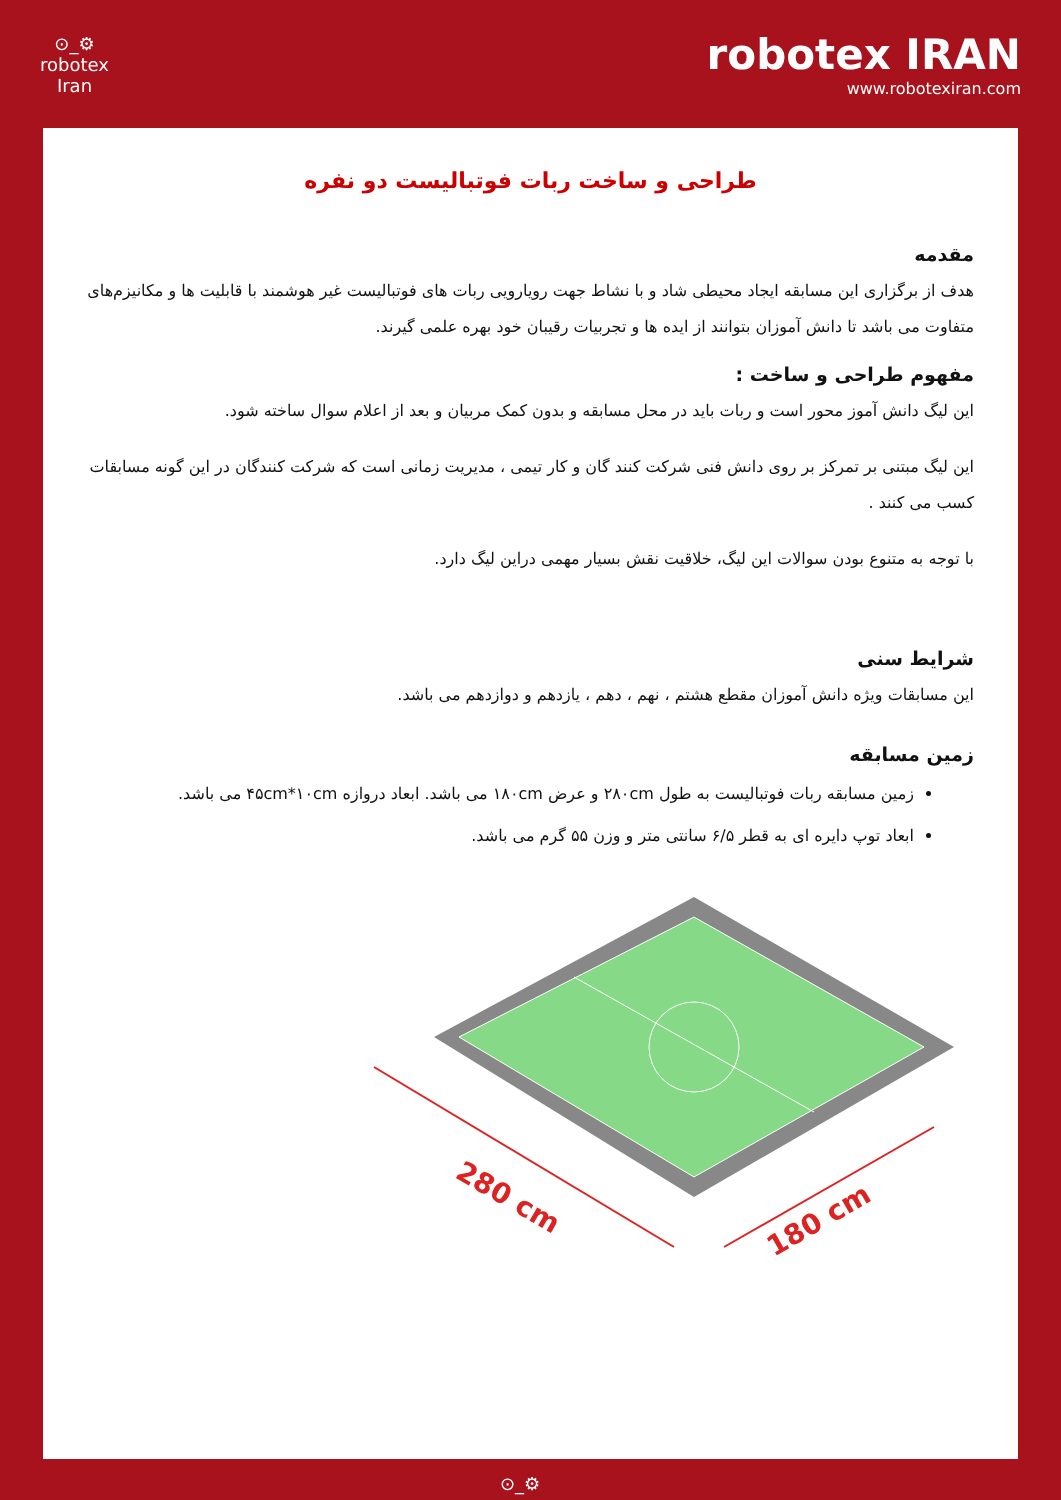⊙_⚙
robotex
Iran
robotex IRAN
www.robotexiran.com
طراحی و ساخت ربات فوتبالیست دو نفره
مقدمه
هدف از برگزاری این مسابقه ایجاد محیطی شاد و با نشاط جهت رویارویی ربات های فوتبالیست غیر هوشمند با قابلیت ها و مکانیزم‌های متفاوت می باشد تا دانش آموزان بتوانند از ایده ها و تجربیات رقیبان خود بهره علمی گیرند.
مفهوم طراحی و ساخت :
این لیگ دانش آموز محور است و ربات باید در محل مسابقه و بدون کمک مربیان و بعد از اعلام سوال ساخته شود.
این لیگ مبتنی بر تمرکز بر روی دانش فنی شرکت کنند گان و کار تیمی ، مدیریت زمانی است که شرکت کنندگان در این گونه مسابقات کسب می کنند .
با توجه به متنوع بودن سوالات این لیگ، خلاقیت نقش بسیار مهمی دراین لیگ دارد.
شرایط سنی
این مسابقات ویژه دانش آموزان مقطع هشتم ، نهم ، دهم ، یازدهم و دوازدهم می باشد.
زمین مسابقه
زمین مسابقه ربات فوتبالیست به طول ۲۸۰cm و عرض ۱۸۰cm می باشد. ابعاد دروازه ۴۵cm*۱۰cm می باشد.
ابعاد توپ دایره ای به قطر ۶/۵ سانتی متر و وزن ۵۵ گرم می باشد.
280 cm
180 cm
⊙_⚙